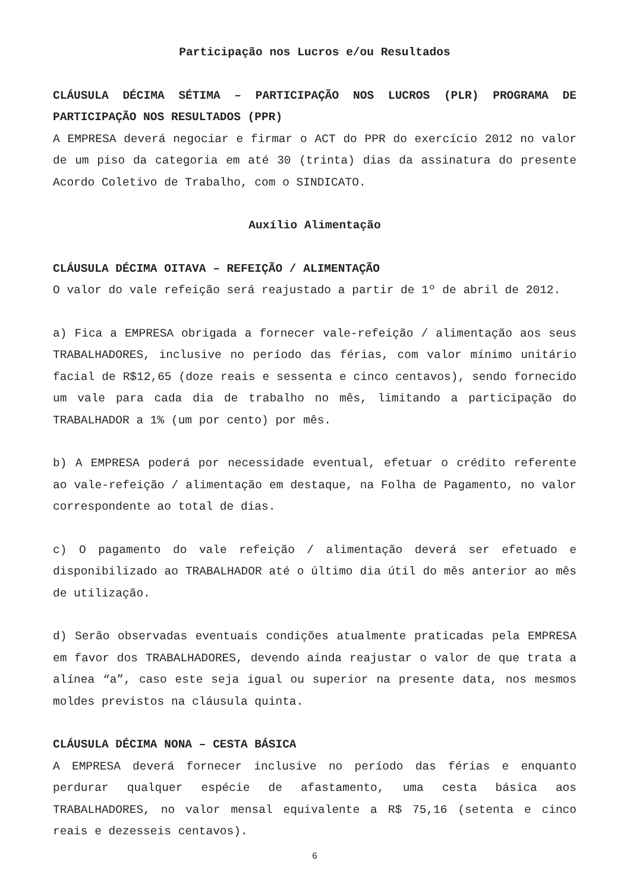Participação nos Lucros e/ou Resultados
CLÁUSULA DÉCIMA SÉTIMA – PARTICIPAÇÃO NOS LUCROS (PLR) PROGRAMA DE PARTICIPAÇÃO NOS RESULTADOS (PPR)
A EMPRESA deverá negociar e firmar o ACT do PPR do exercício 2012 no valor de um piso da categoria em até 30 (trinta) dias da assinatura do presente Acordo Coletivo de Trabalho, com o SINDICATO.
Auxílio Alimentação
CLÁUSULA DÉCIMA OITAVA – REFEIÇÃO / ALIMENTAÇÃO
O valor do vale refeição será reajustado a partir de 1º de abril de 2012.
a) Fica a EMPRESA obrigada a fornecer vale-refeição / alimentação aos seus TRABALHADORES, inclusive no período das férias, com valor mínimo unitário facial de R$12,65 (doze reais e sessenta e cinco centavos), sendo fornecido um vale para cada dia de trabalho no mês, limitando a participação do TRABALHADOR a 1% (um por cento) por mês.
b) A EMPRESA poderá por necessidade eventual, efetuar o crédito referente ao vale-refeição / alimentação em destaque, na Folha de Pagamento, no valor correspondente ao total de dias.
c) O pagamento do vale refeição / alimentação deverá ser efetuado e disponibilizado ao TRABALHADOR até o último dia útil do mês anterior ao mês de utilização.
d) Serão observadas eventuais condições atualmente praticadas pela EMPRESA em favor dos TRABALHADORES, devendo ainda reajustar o valor de que trata a alínea “a”, caso este seja igual ou superior na presente data, nos mesmos moldes previstos na cláusula quinta.
CLÁUSULA DÉCIMA NONA – CESTA BÁSICA
A EMPRESA deverá fornecer inclusive no período das férias e enquanto perdurar qualquer espécie de afastamento, uma cesta básica aos TRABALHADORES, no valor mensal equivalente a R$ 75,16 (setenta e cinco reais e dezesseis centavos).
6